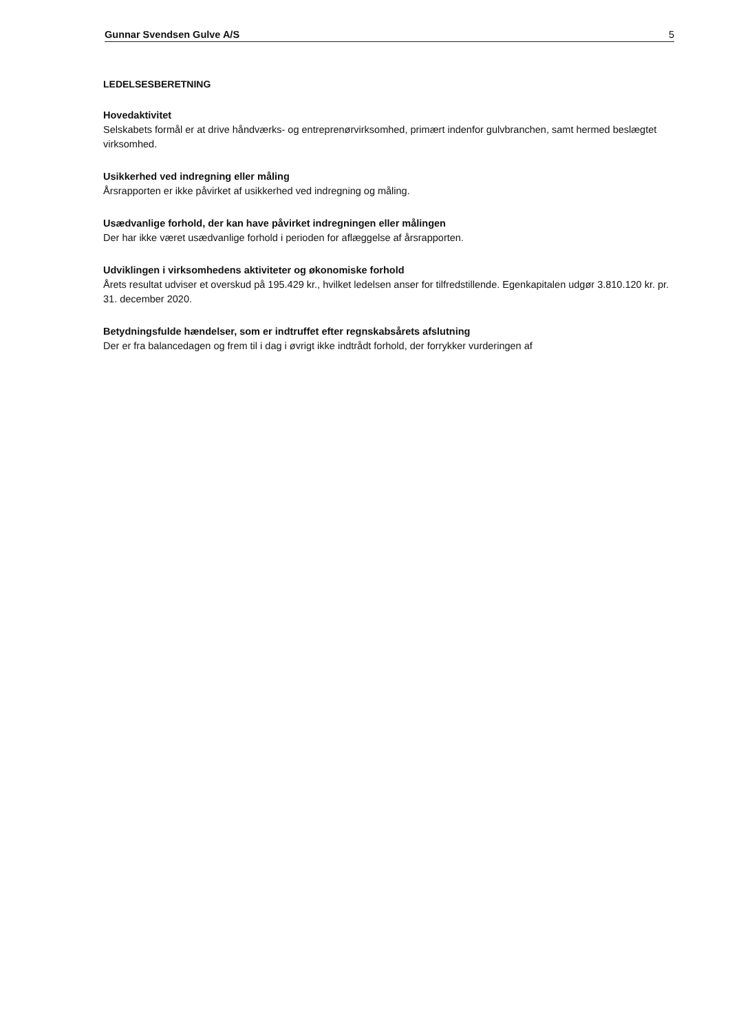Gunnar Svendsen Gulve A/S 5
LEDELSESBERETNING
Hovedaktivitet
Selskabets formål er at drive håndværks- og entreprenørvirksomhed, primært indenfor gulvbranchen, samt hermed beslægtet virksomhed.
Usikkerhed ved indregning eller måling
Årsrapporten er ikke påvirket af usikkerhed ved indregning og måling.
Usædvanlige forhold, der kan have påvirket indregningen eller målingen
Der har ikke været usædvanlige forhold i perioden for aflæggelse af årsrapporten.
Udviklingen i virksomhedens aktiviteter og økonomiske forhold
Årets resultat udviser et overskud på 195.429 kr., hvilket ledelsen anser for tilfredstillende. Egenkapitalen udgør 3.810.120 kr. pr. 31. december 2020.
Betydningsfulde hændelser, som er indtruffet efter regnskabsårets afslutning
Der er fra balancedagen og frem til i dag i øvrigt ikke indtrådt forhold, der forrykker vurderingen af